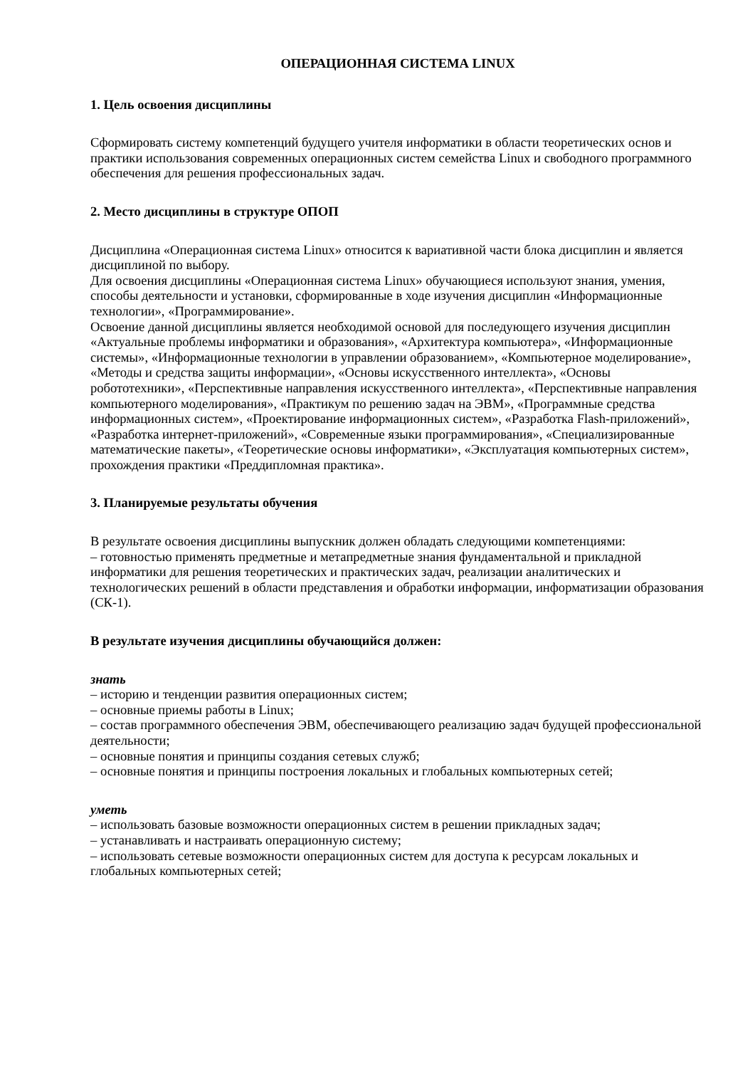ОПЕРАЦИОННАЯ СИСТЕМА LINUX
1. Цель освоения дисциплины
Сформировать систему компетенций будущего учителя информатики в области теоретических основ и практики использования современных операционных систем семейства Linux и свободного программного обеспечения для решения профессиональных задач.
2. Место дисциплины в структуре ОПОП
Дисциплина «Операционная система Linux» относится к вариативной части блока дисциплин и является дисциплиной по выбору.
Для освоения дисциплины «Операционная система Linux» обучающиеся используют знания, умения, способы деятельности и установки, сформированные в ходе изучения дисциплин «Информационные технологии», «Программирование».
Освоение данной дисциплины является необходимой основой для последующего изучения дисциплин «Актуальные проблемы информатики и образования», «Архитектура компьютера», «Информационные системы», «Информационные технологии в управлении образованием», «Компьютерное моделирование», «Методы и средства защиты информации», «Основы искусственного интеллекта», «Основы робототехники», «Перспективные направления искусственного интеллекта», «Перспективные направления компьютерного моделирования», «Практикум по решению задач на ЭВМ», «Программные средства информационных систем», «Проектирование информационных систем», «Разработка Flash-приложений», «Разработка интернет-приложений», «Современные языки программирования», «Специализированные математические пакеты», «Теоретические основы информатики», «Эксплуатация компьютерных систем», прохождения практики «Преддипломная практика».
3. Планируемые результаты обучения
В результате освоения дисциплины выпускник должен обладать следующими компетенциями:
– готовностью применять предметные и метапредметные знания фундаментальной и прикладной информатики для решения теоретических и практических задач, реализации аналитических и технологических решений в области представления и обработки информации, информатизации образования (СК-1).
В результате изучения дисциплины обучающийся должен:
знать
– историю и тенденции развития операционных систем;
– основные приемы работы в Linux;
– состав программного обеспечения ЭВМ, обеспечивающего реализацию задач будущей профессиональной деятельности;
– основные понятия и принципы создания сетевых служб;
– основные понятия и принципы построения локальных и глобальных компьютерных сетей;
уметь
– использовать базовые возможности операционных систем в решении прикладных задач;
– устанавливать и настраивать операционную систему;
– использовать сетевые возможности операционных систем для доступа к ресурсам локальных и глобальных компьютерных сетей;